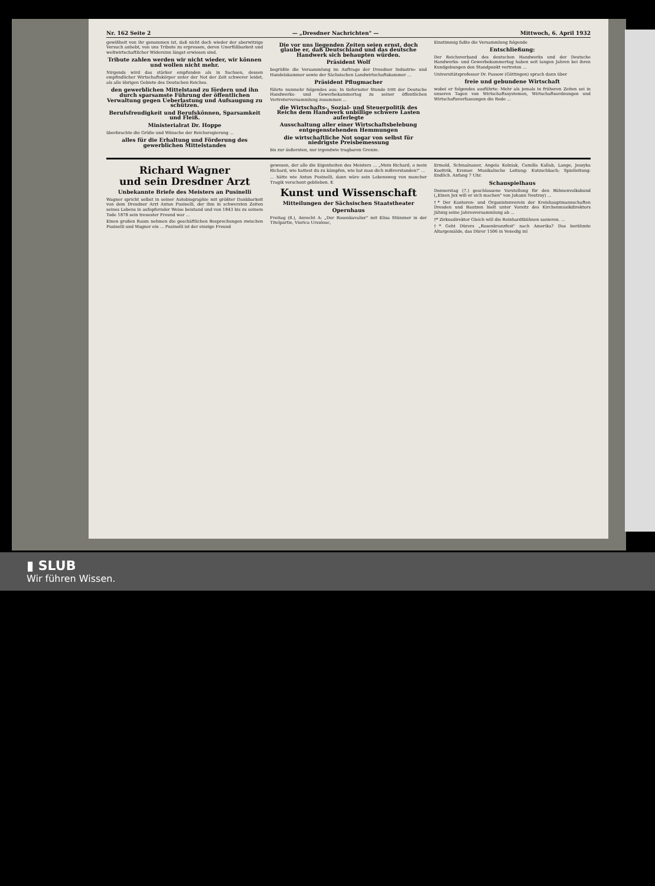Nr. 162 Seite 2 — „Dresdner Nachrichten" — Mittwoch, 6. April 1932
gewißheit von ihr genommen ist, daß nicht doch wieder der aberwitzige Versuch anhebt, von uns Tribute zu erpressen, deren Unerfüllbarkeit und weltwirtschaftlicher Widersinn längst erwiesen sind.
Tribute zahlen werden wir nicht wieder, wir können und wollen nicht mehr.
Nirgends wird das stärker empfunden als in Sachsen, dessen empfindlicher Wirtschaftskörper unter der Not der Zeit schwerer leidet, als alle übrigen Gebiete des Deutschen Reiches.
den gewerblichen Mittelstand zu fördern und ihn durch sparsamste Führung der öffentlichen Verwaltung gegen Ueberlastung und Aufsaugung zu schützen.
Berufsfreudigkeit und Berufskönnen, Sparsamkeit und Fleiß.
Ministerialrat Dr. Hoppe
überbrachte die Grüße und Wünsche der Reichsregierung ...
alles für die Erhaltung und Förderung des gewerblichen Mittelstandes
Die vor uns liegenden Zeiten seien ernst, doch glaube er, daß Deutschland und das deutsche Handwerk sich behaupten würden.
Präsident Wolf
begrüßte die Versammlung im Auftrage der Dresdner Industrie- und Handelskammer sowie der Sächsischen Landwirtschaftskammer ...
Präsident Pflugmacher
führte nunmehr folgendes aus: In tiefernster Stunde tritt der Deutsche Handwerks- und Gewerbekammertag zu seiner öffentlichen Vertreterversammlung zusammen ...
die Wirtschafts-, Sozial- und Steuerpolitik des Reichs dem Handwerk unbillige schwere Lasten auferlegte
Ausschaltung aller einer Wirtschaftsbelebung entgegenstehenden Hemmungen
die wirtschaftliche Not sogar von selbst für niedrigste Preisbemessung
bis zur äußersten, nur irgendwie tragbaren Grenze.
Einstimmig faßte die Versammlung folgende
Entschließung:
Der Reichsverband des deutschen Handwerks und der Deutsche Handwerks- und Gewerbekammertag haben seit langen Jahren bei ihren Kundgebungen den Standpunkt vertreten ...
Universitätsprofessor Dr. Passow (Göttingen) sprach dann über
freie und gebundene Wirtschaft
wobei er folgendes ausführte: Mehr als jemals in früheren Zeiten sei in unseren Tagen von Wirtschaftssystemen, Wirtschaftsordnungen und Wirtschaftsverfassungen die Rede ...
Richard Wagner
und sein Dresdner Arzt
Unbekannte Briefe des Meisters an Pusinelli
Wagner spricht selbst in seiner Autobiographie mit größter Dankbarkeit von dem Dresdner Arzt Anton Pusinelli, der ihm in schwersten Zeiten seines Lebens in aufopfernder Weise beistand und von 1843 bis zu seinem Tode 1878 sein treuester Freund war ...
Einen großen Raum nehmen die geschäftlichen Besprechungen zwischen Pusinelli und Wagner ein ... Pusinelli ist der einzige Freund
gewesen, der alle die Eigenheiten des Meisters ... „Mein Richard, o mein Richard, wie hattest du zu kämpfen, wie hat man dich mißverstanden!" ...
... hätte wie Anton Pusinelli, dann wäre sein Lebensweg von mancher Tragik verschont geblieben. K
Kunst und Wissenschaft
Mitteilungen der Sächsischen Staatstheater
Opernhaus
Freitag (8.), Anrecht A: „Der Rosenkavalier" mit Elisa Stünzner in der Titelpartie, Viorica Ursuleac,
Ermold, Schmalnauer, Angela Kolniak, Camilla Kallab, Lange, Jessyka Koettrik, Kremer. Musikalische Leitung: Kutzschbach; Spielleitung: Endlich. Anfang 7 Uhr.
Schauspielhaus
Donnerstag (7.) geschlossene Vorstellung für den Bühnenvolksbund („Einen Jux will er sich machen" von Johann Nestroy) ...
†* Der Kantoren- und Organistenverein der Kreishauptmannschaften Dresden und Bautzen hielt unter Vorsitz des Kirchenmusikdirektors Jähnig seine Jahresversammlung ab ...
†* Zirkusdirektor Gleich will die Reinhardtbühnen sanieren. ...
†* Geht Dürers „Rosenkranzfest" nach Amerika? Das berühmte Altargemälde, das Dürer 1506 in Venedig inl
▮ SLUB
Wir führen Wissen.